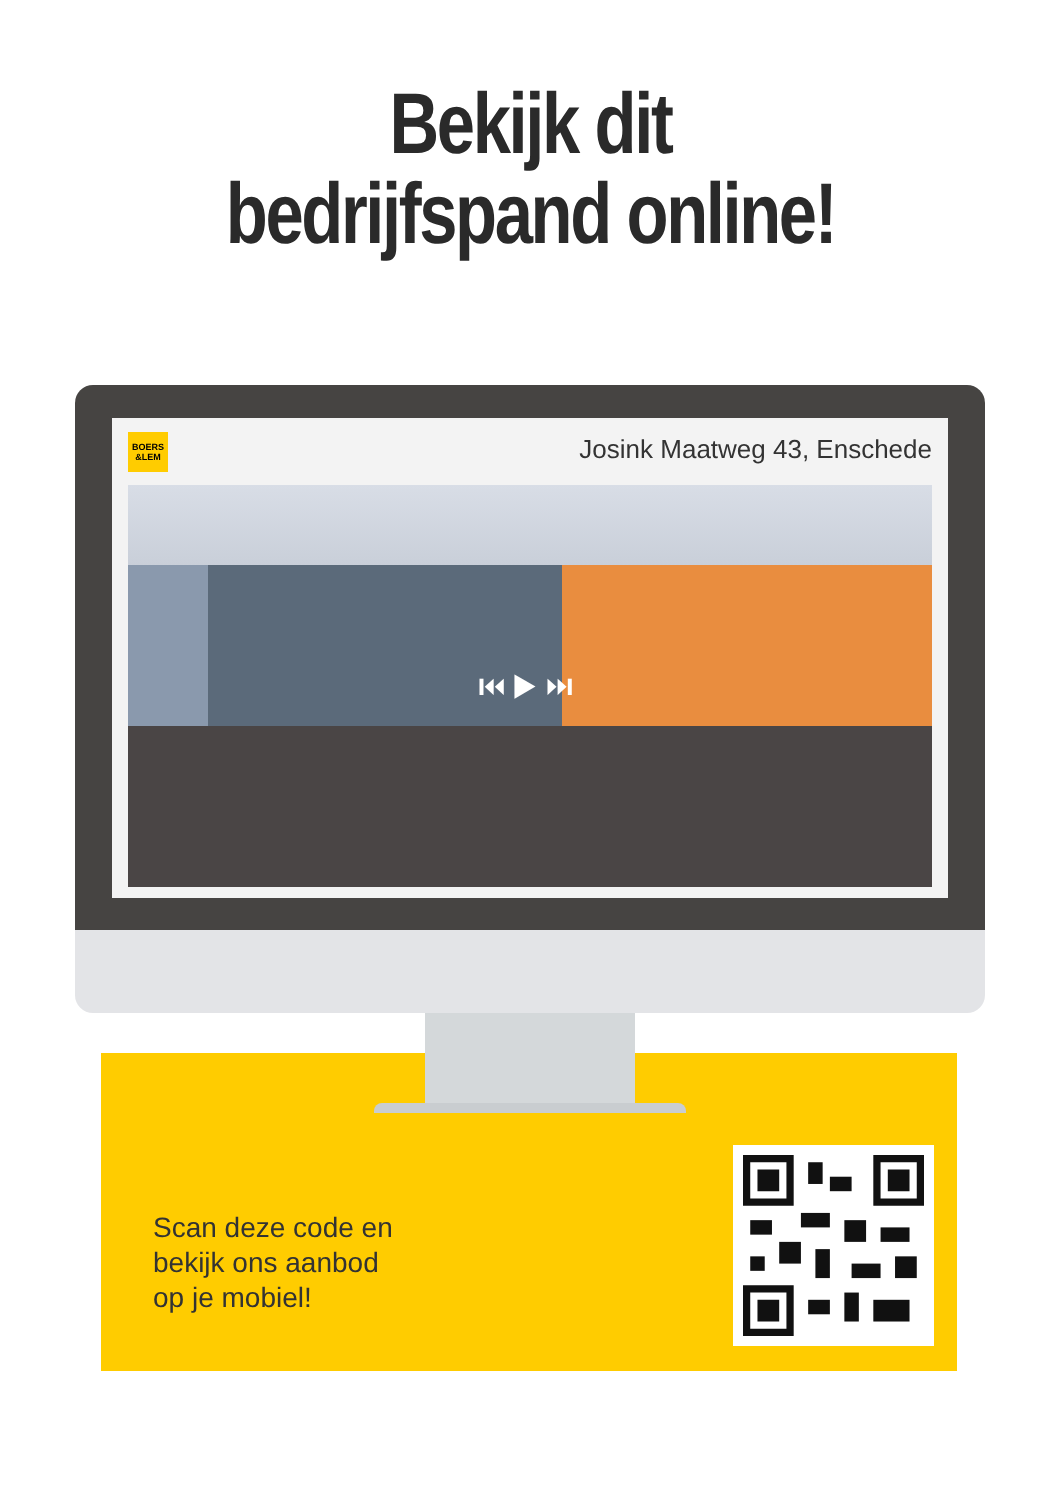Bekijk dit
bedrijfspand online!
BOERS
&LEM
Josink Maatweg 43, Enschede
⏮ ▶ ⏭
Scan deze code en
bekijk ons aanbod
op je mobiel!